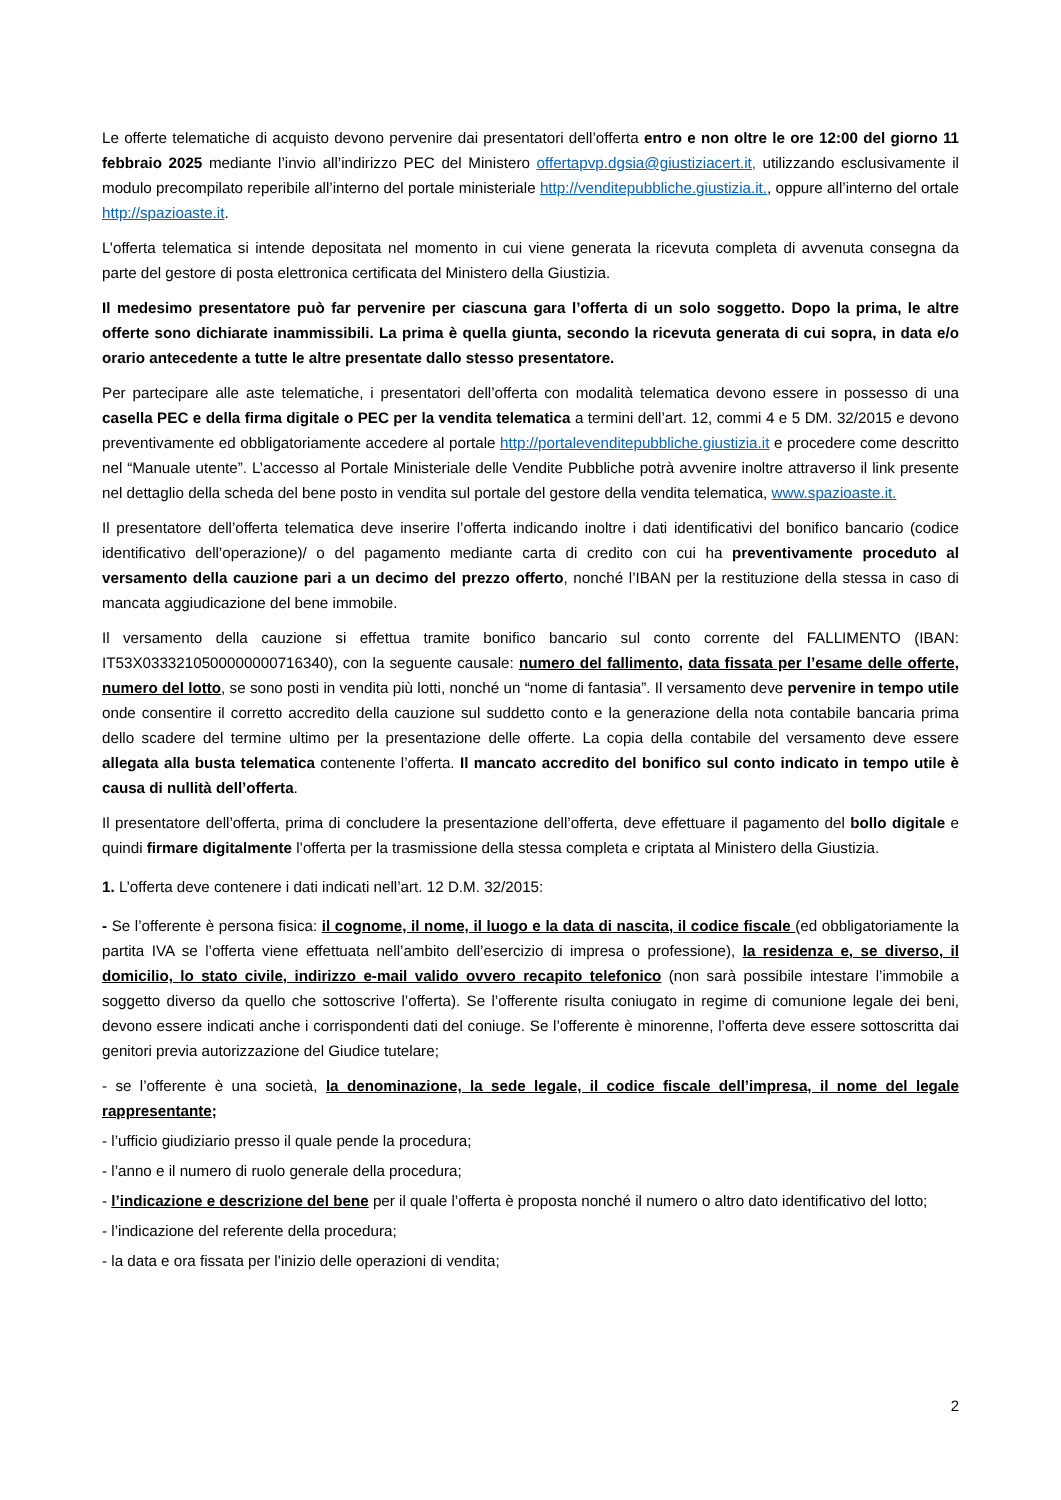Le offerte telematiche di acquisto devono pervenire dai presentatori dell’offerta entro e non oltre le ore 12:00 del giorno 11 febbraio 2025 mediante l’invio all’indirizzo PEC del Ministero offertapvp.dgsia@giustiziacert.it, utilizzando esclusivamente il modulo precompilato reperibile all’interno del portale ministeriale http://venditepubbliche.giustizia.it., oppure all’interno del ortale http://spazioaste.it.
L’offerta telematica si intende depositata nel momento in cui viene generata la ricevuta completa di avvenuta consegna da parte del gestore di posta elettronica certificata del Ministero della Giustizia.
Il medesimo presentatore può far pervenire per ciascuna gara l’offerta di un solo soggetto. Dopo la prima, le altre offerte sono dichiarate inammissibili. La prima è quella giunta, secondo la ricevuta generata di cui sopra, in data e/o orario antecedente a tutte le altre presentate dallo stesso presentatore.
Per partecipare alle aste telematiche, i presentatori dell’offerta con modalità telematica devono essere in possesso di una casella PEC e della firma digitale o PEC per la vendita telematica a termini dell’art. 12, commi 4 e 5 DM. 32/2015 e devono preventivamente ed obbligatoriamente accedere al portale http://portalevenditepubbliche.giustizia.it e procedere come descritto nel “Manuale utente”. L’accesso al Portale Ministeriale delle Vendite Pubbliche potrà avvenire inoltre attraverso il link presente nel dettaglio della scheda del bene posto in vendita sul portale del gestore della vendita telematica, www.spazioaste.it.
Il presentatore dell’offerta telematica deve inserire l’offerta indicando inoltre i dati identificativi del bonifico bancario (codice identificativo dell’operazione)/ o del pagamento mediante carta di credito con cui ha preventivamente proceduto al versamento della cauzione pari a un decimo del prezzo offerto, nonché l’IBAN per la restituzione della stessa in caso di mancata aggiudicazione del bene immobile.
Il versamento della cauzione si effettua tramite bonifico bancario sul conto corrente del FALLIMENTO (IBAN: IT53X0333210500000000716340), con la seguente causale: numero del fallimento, data fissata per l’esame delle offerte, numero del lotto, se sono posti in vendita più lotti, nonché un “nome di fantasia”. Il versamento deve pervenire in tempo utile onde consentire il corretto accredito della cauzione sul suddetto conto e la generazione della nota contabile bancaria prima dello scadere del termine ultimo per la presentazione delle offerte. La copia della contabile del versamento deve essere allegata alla busta telematica contenente l’offerta. Il mancato accredito del bonifico sul conto indicato in tempo utile è causa di nullità dell’offerta.
Il presentatore dell’offerta, prima di concludere la presentazione dell’offerta, deve effettuare il pagamento del bollo digitale e quindi firmare digitalmente l’offerta per la trasmissione della stessa completa e criptata al Ministero della Giustizia.
1. L’offerta deve contenere i dati indicati nell’art. 12 D.M. 32/2015:
- Se l’offerente è persona fisica: il cognome, il nome, il luogo e la data di nascita, il codice fiscale (ed obbligatoriamente la partita IVA se l’offerta viene effettuata nell’ambito dell’esercizio di impresa o professione), la residenza e, se diverso, il domicilio, lo stato civile, indirizzo e-mail valido ovvero recapito telefonico (non sarà possibile intestare l’immobile a soggetto diverso da quello che sottoscrive l’offerta). Se l’offerente risulta coniugato in regime di comunione legale dei beni, devono essere indicati anche i corrispondenti dati del coniuge. Se l’offerente è minorenne, l’offerta deve essere sottoscritta dai genitori previa autorizzazione del Giudice tutelare;
- se l’offerente è una società, la denominazione, la sede legale, il codice fiscale dell’impresa, il nome del legale rappresentante;
- l’ufficio giudiziario presso il quale pende la procedura;
- l’anno e il numero di ruolo generale della procedura;
- l’indicazione e descrizione del bene per il quale l’offerta è proposta nonché il numero o altro dato identificativo del lotto;
- l’indicazione del referente della procedura;
- la data e ora fissata per l’inizio delle operazioni di vendita;
2